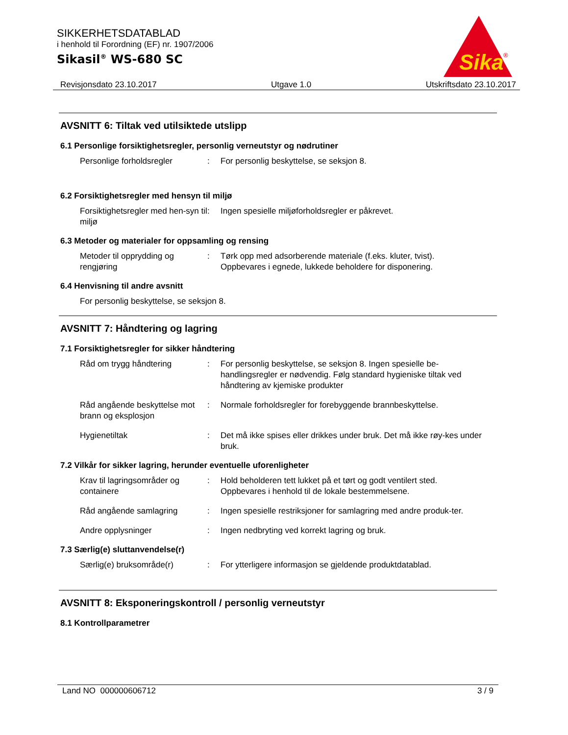SIKKERHETSDATABLAD
i henhold til Forordning (EF) nr. 1907/2006
Sikasil<sup>®</sup> WS-680 SC
Sika
®
Revisjonsdato 23.10.2017 Utgave 1.0 Utskriftsdato 23.10.2017
AVSNITT 6: Tiltak ved utilsiktede utslipp
6.1 Personlige forsiktighetsregler, personlig verneutstyr og nødrutiner
Personlige forholdsregler : For personlig beskyttelse, se seksjon 8.
6.2 Forsiktighetsregler med hensyn til miljø
Forsiktighetsregler med hen-syn til miljø
: Ingen spesielle miljøforholdsregler er påkrevet.
6.3 Metoder og materialer for oppsamling og rensing
Metoder til opprydding og rengjøring
: Tørk opp med adsorberende materiale (f.eks. kluter, tvist).
Oppbevares i egnede, lukkede beholdere for disponering.
6.4 Henvisning til andre avsnitt
For personlig beskyttelse, se seksjon 8.
AVSNITT 7: Håndtering og lagring
7.1 Forsiktighetsregler for sikker håndtering
Råd om trygg håndtering : For personlig beskyttelse, se seksjon 8. Ingen spesielle be-handlingsregler er nødvendig. Følg standard hygieniske tiltak ved håndtering av kjemiske produkter
Råd angående beskyttelse mot brann og eksplosjon
: Normale forholdsregler for forebyggende brannbeskyttelse.
Hygienetiltak : Det må ikke spises eller drikkes under bruk. Det må ikke røy-kes under bruk.
7.2 Vilkår for sikker lagring, herunder eventuelle uforenligheter
Krav til lagringsområder og containere
: Hold beholderen tett lukket på et tørt og godt ventilert sted.
Oppbevares i henhold til de lokale bestemmelsene.
Råd angående samlagring : Ingen spesielle restriksjoner for samlagring med andre produk-ter.
Andre opplysninger : Ingen nedbryting ved korrekt lagring og bruk.
7.3 Særlig(e) sluttanvendelse(r)
Særlig(e) bruksområde(r) : For ytterligere informasjon se gjeldende produktdatablad.
AVSNITT 8: Eksponeringskontroll / personlig verneutstyr
8.1 Kontrollparametrer
Land NO 000000606712 3 / 9